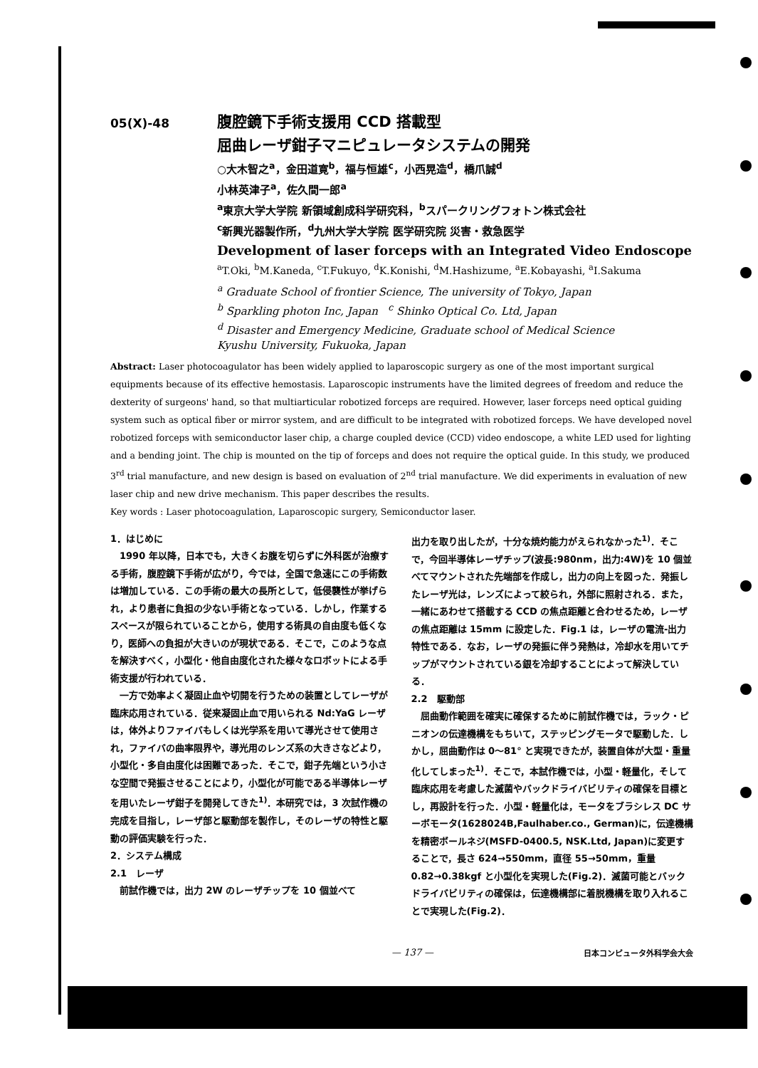05(X)-48
腹腔鏡下手術支援用 CCD 搭載型
屈曲レーザ鉗子マニピュレータシステムの開発
○大木智之<sup>a</sup>，金田道寛<sup>b</sup>，福与恒雄<sup>c</sup>，小西晃造<sup>d</sup>，橋爪誠<sup>d</sup>
小林英津子<sup>a</sup>，佐久間一郎<sup>a</sup>
<sup>a</sup> 東京大学大学院 新領域創成科学研究科，<sup>b</sup>スパークリングフォトン株式会社
<sup>c</sup> 新興光器製作所，<sup>d</sup>九州大学大学院 医学研究院 災害・救急医学
Development of laser forceps with an Integrated Video Endoscope
<sup>a</sup> T.Oki, <sup>b</sup>M.Kaneda, <sup>c</sup>T.Fukuyo, <sup>d</sup>K.Konishi, <sup>d</sup>M.Hashizume, <sup>a</sup>E.Kobayashi, <sup>a</sup>I.Sakuma
<sup>a</sup> Graduate School of frontier Science, The university of Tokyo, Japan
<sup>b</sup> Sparkling photon Inc, Japan <sup>c</sup> Shinko Optical Co. Ltd, Japan
<sup>d</sup> Disaster and Emergency Medicine, Graduate school of Medical Science
Kyushu University, Fukuoka, Japan
Abstract: Laser photocoagulator has been widely applied to laparoscopic surgery as one of the most important surgical equipments because of its effective hemostasis. Laparoscopic instruments have the limited degrees of freedom and reduce the dexterity of surgeons' hand, so that multiarticular robotized forceps are required. However, laser forceps need optical guiding system such as optical fiber or mirror system, and are difficult to be integrated with robotized forceps. We have developed novel robotized forceps with semiconductor laser chip, a charge coupled device (CCD) video endoscope, a white LED used for lighting and a bending joint. The chip is mounted on the tip of forceps and does not require the optical guide. In this study, we produced 3<sup>rd</sup> trial manufacture, and new design is based on evaluation of 2<sup>nd</sup> trial manufacture. We did experiments in evaluation of new laser chip and new drive mechanism. This paper describes the results.
Key words : Laser photocoagulation, Laparoscopic surgery, Semiconductor laser.
1．はじめに
　1990 年以降，日本でも，大きくお腹を切らずに外科医が治療する手術，腹腔鏡下手術が広がり，今では，全国で急速にこの手術数は増加している．この手術の最大の長所として，低侵襲性が挙げられ，より患者に負担の少ない手術となっている．しかし，作業するスペースが限られていることから，使用する術具の自由度も低くなり，医師への負担が大きいのが現状である．そこで，このような点を解決すべく，小型化・他自由度化された様々なロボットによる手術支援が行われている．
　一方で効率よく凝固止血や切開を行うための装置としてレーザが臨床応用されている．従来凝固止血で用いられる Nd:YaG レーザは，体外よりファイバもしくは光学系を用いて導光させて使用され，ファイバの曲率限界や，導光用のレンズ系の大きさなどより，小型化・多自由度化は困難であった．そこで，鉗子先端という小さな空間で発振させることにより，小型化が可能である半導体レーザを用いたレーザ鉗子を開発してきた<sup>1)</sup>．本研究では，3 次試作機の完成を目指し，レーザ部と駆動部を製作し，そのレーザの特性と駆動の評価実験を行った．
2．システム構成
2.1　レーザ
　前試作機では，出力 2W のレーザチップを 10 個並べて
出力を取り出したが，十分な焼灼能力がえられなかった<sup>1)</sup>．そこで，今回半導体レーザチップ(波長:980nm，出力:4W)を 10 個並べてマウントされた先端部を作成し，出力の向上を図った．発振したレーザ光は，レンズによって絞られ，外部に照射される．また，一緒にあわせて搭載する CCD の焦点距離と合わせるため，レーザの焦点距離は 15mm に設定した．Fig.1 は，レーザの電流-出力特性である．なお，レーザの発振に伴う発熱は，冷却水を用いてチップがマウントされている銀を冷却することによって解決している．
2.2　駆動部
　屈曲動作範囲を確実に確保するために前試作機では，ラック・ピニオンの伝達機構をもちいて，ステッピングモータで駆動した．しかし，屈曲動作は 0～81° と実現できたが，装置自体が大型・重量化してしまった<sup>1)</sup>．そこで，本試作機では，小型・軽量化，そして臨床応用を考慮した滅菌やバックドライバビリティの確保を目標とし，再設計を行った．小型・軽量化は，モータをブラシレス DC サーボモータ(1628024B,Faulhaber.co., German)に，伝達機構を精密ボールネジ(MSFD-0400.5, NSK.Ltd, Japan)に変更することで，長さ 624→550mm，直径 55→50mm，重量 0.82→0.38kgf と小型化を実現した(Fig.2)．滅菌可能とバックドライバビリティの確保は，伝達機構部に着脱機構を取り入れることで実現した(Fig.2)．
— 137 — 日本コンピュータ外科学会大会